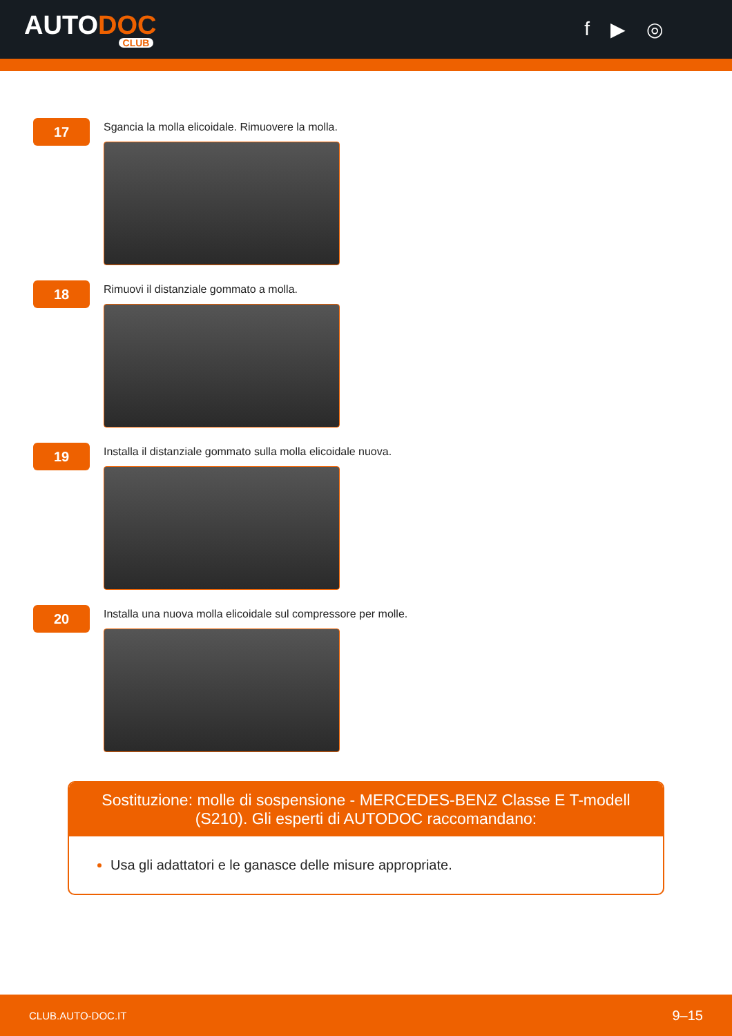AUTODOC
CLUB
f ▶ ◎
17
Sgancia la molla elicoidale. Rimuovere la molla.
18
Rimuovi il distanziale gommato a molla.
19
Installa il distanziale gommato sulla molla elicoidale nuova.
20
Installa una nuova molla elicoidale sul compressore per molle.
Sostituzione: molle di sospensione - MERCEDES-BENZ Classe E T-modell (S210). Gli esperti di AUTODOC raccomandano:
Usa gli adattatori e le ganasce delle misure appropriate.
CLUB.AUTO-DOC.IT 9–15